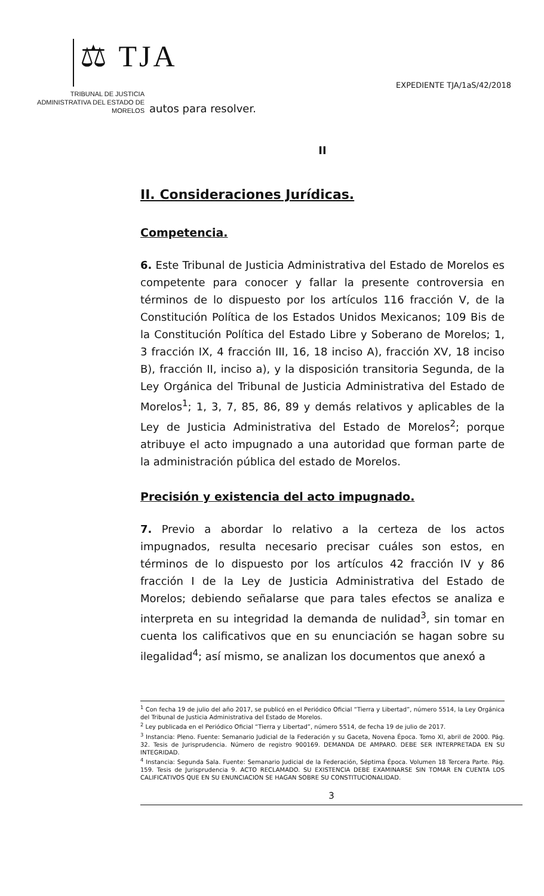⚖ TJA
EXPEDIENTE TJA/1aS/42/2018
TRIBUNAL DE JUSTICIA ADMINISTRATIVA DEL ESTADO DE MORELOS
autos para resolver.
II
II. Consideraciones Jurídicas.
Competencia.
6. Este Tribunal de Justicia Administrativa del Estado de Morelos es competente para conocer y fallar la presente controversia en términos de lo dispuesto por los artículos 116 fracción V, de la Constitución Política de los Estados Unidos Mexicanos; 109 Bis de la Constitución Política del Estado Libre y Soberano de Morelos; 1, 3 fracción IX, 4 fracción III, 16, 18 inciso A), fracción XV, 18 inciso B), fracción II, inciso a), y la disposición transitoria Segunda, de la Ley Orgánica del Tribunal de Justicia Administrativa del Estado de Morelos<sup>1</sup>; 1, 3, 7, 85, 86, 89 y demás relativos y aplicables de la Ley de Justicia Administrativa del Estado de Morelos<sup>2</sup>; porque atribuye el acto impugnado a una autoridad que forman parte de la administración pública del estado de Morelos.
Precisión y existencia del acto impugnado.
7. Previo a abordar lo relativo a la certeza de los actos impugnados, resulta necesario precisar cuáles son estos, en términos de lo dispuesto por los artículos 42 fracción IV y 86 fracción I de la Ley de Justicia Administrativa del Estado de Morelos; debiendo señalarse que para tales efectos se analiza e interpreta en su integridad la demanda de nulidad<sup>3</sup>, sin tomar en cuenta los calificativos que en su enunciación se hagan sobre su ilegalidad<sup>4</sup>; así mismo, se analizan los documentos que anexó a
<sup>1</sup> Con fecha 19 de julio del año 2017, se publicó en el Periódico Oficial “Tierra y Libertad”, número 5514, la Ley Orgánica del Tribunal de Justicia Administrativa del Estado de Morelos.
<sup>2</sup> Ley publicada en el Periódico Oficial “Tierra y Libertad”, número 5514, de fecha 19 de julio de 2017.
<sup>3</sup> Instancia: Pleno. Fuente: Semanario Judicial de la Federación y su Gaceta, Novena Época. Tomo XI, abril de 2000. Pág. 32. Tesis de Jurisprudencia. Número de registro 900169. DEMANDA DE AMPARO. DEBE SER INTERPRETADA EN SU INTEGRIDAD.
<sup>4</sup> Instancia: Segunda Sala. Fuente: Semanario Judicial de la Federación, Séptima Época. Volumen 18 Tercera Parte. Pág. 159. Tesis de Jurisprudencia 9. ACTO RECLAMADO. SU EXISTENCIA DEBE EXAMINARSE SIN TOMAR EN CUENTA LOS CALIFICATIVOS QUE EN SU ENUNCIACION SE HAGAN SOBRE SU CONSTITUCIONALIDAD.
3